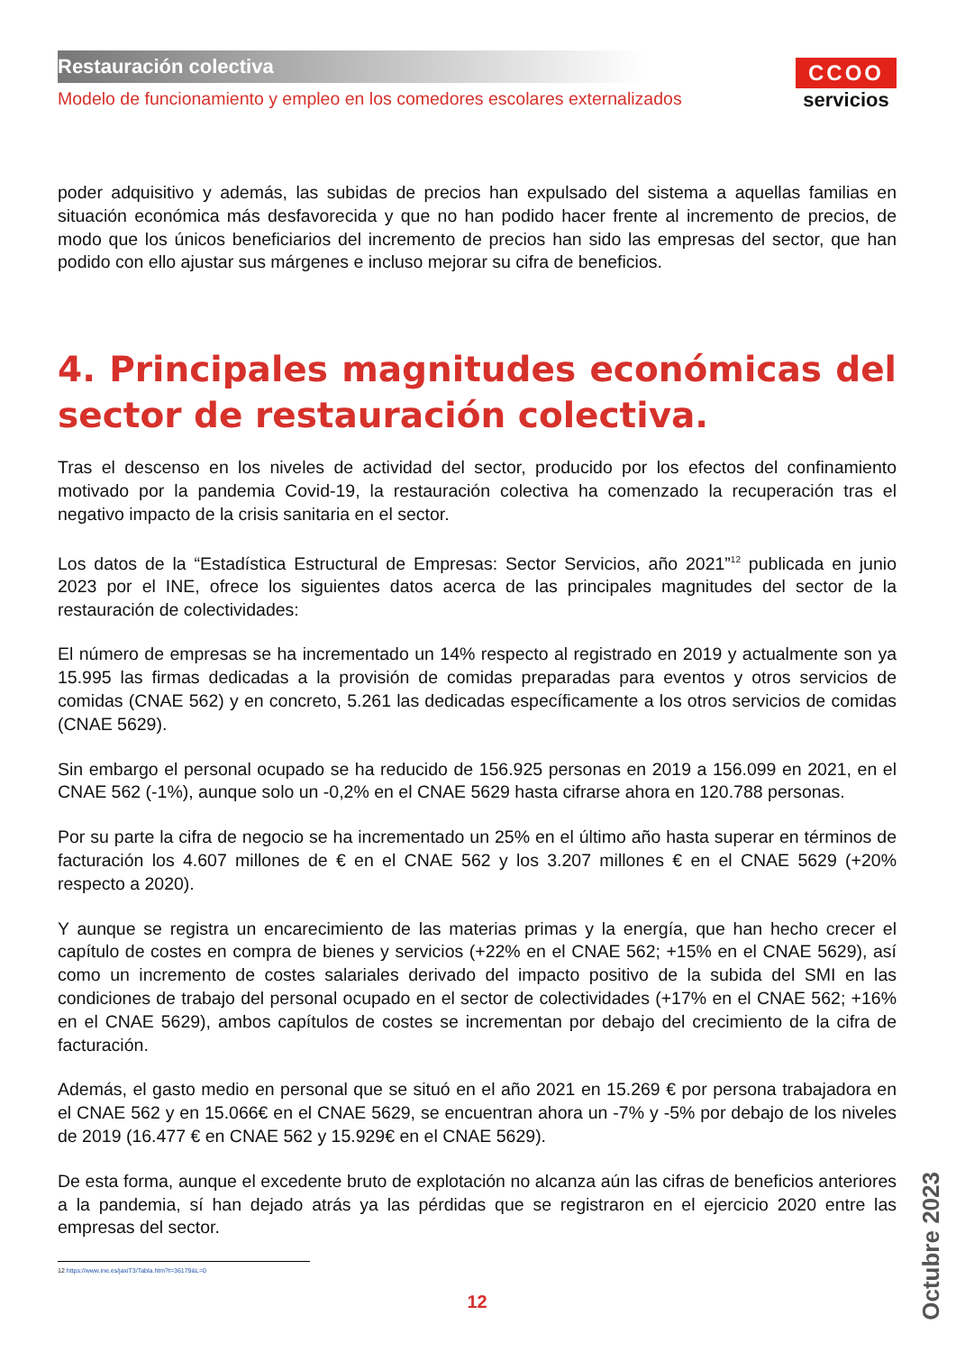Restauración colectiva
Modelo de funcionamiento y empleo en los comedores escolares externalizados
CCOO
servicios
poder adquisitivo y además, las subidas de precios han expulsado del sistema a aquellas familias en situación económica más desfavorecida y que no han podido hacer frente al incremento de precios, de modo que los únicos beneficiarios del incremento de precios han sido las empresas del sector, que han podido con ello ajustar sus márgenes e incluso mejorar su cifra de beneficios.
4. Principales magnitudes económicas del sector de restauración colectiva.
Tras el descenso en los niveles de actividad del sector, producido por los efectos del confinamiento motivado por la pandemia Covid-19, la restauración colectiva ha comenzado la recuperación tras el negativo impacto de la crisis sanitaria en el sector.
Los datos de la “Estadística Estructural de Empresas: Sector Servicios, año 2021”<sup>12</sup> publicada en junio 2023 por el INE, ofrece los siguientes datos acerca de las principales magnitudes del sector de la restauración de colectividades:
El número de empresas se ha incrementado un 14% respecto al registrado en 2019 y actualmente son ya 15.995 las firmas dedicadas a la provisión de comidas preparadas para eventos y otros servicios de comidas (CNAE 562) y en concreto, 5.261 las dedicadas específicamente a los otros servicios de comidas (CNAE 5629).
Sin embargo el personal ocupado se ha reducido de 156.925 personas en 2019 a 156.099 en 2021, en el CNAE 562 (-1%), aunque solo un -0,2% en el CNAE 5629 hasta cifrarse ahora en 120.788 personas.
Por su parte la cifra de negocio se ha incrementado un 25% en el último año hasta superar en términos de facturación los 4.607 millones de € en el CNAE 562 y los 3.207 millones € en el CNAE 5629 (+20% respecto a 2020).
Y aunque se registra un encarecimiento de las materias primas y la energía, que han hecho crecer el capítulo de costes en compra de bienes y servicios (+22% en el CNAE 562; +15% en el CNAE 5629), así como un incremento de costes salariales derivado del impacto positivo de la subida del SMI en las condiciones de trabajo del personal ocupado en el sector de colectividades (+17% en el CNAE 562; +16% en el CNAE 5629), ambos capítulos de costes se incrementan por debajo del crecimiento de la cifra de facturación.
Además, el gasto medio en personal que se situó en el año 2021 en 15.269 € por persona trabajadora en el CNAE 562 y en 15.066€ en el CNAE 5629, se encuentran ahora un -7% y -5% por debajo de los niveles de 2019 (16.477 € en CNAE 562 y 15.929€ en el CNAE 5629).
De esta forma, aunque el excedente bruto de explotación no alcanza aún las cifras de beneficios anteriores a la pandemia, sí han dejado atrás ya las pérdidas que se registraron en el ejercicio 2020 entre las empresas del sector.
12 https://www.ine.es/jaxiT3/Tabla.htm?t=36179&L=0
12
Octubre 2023